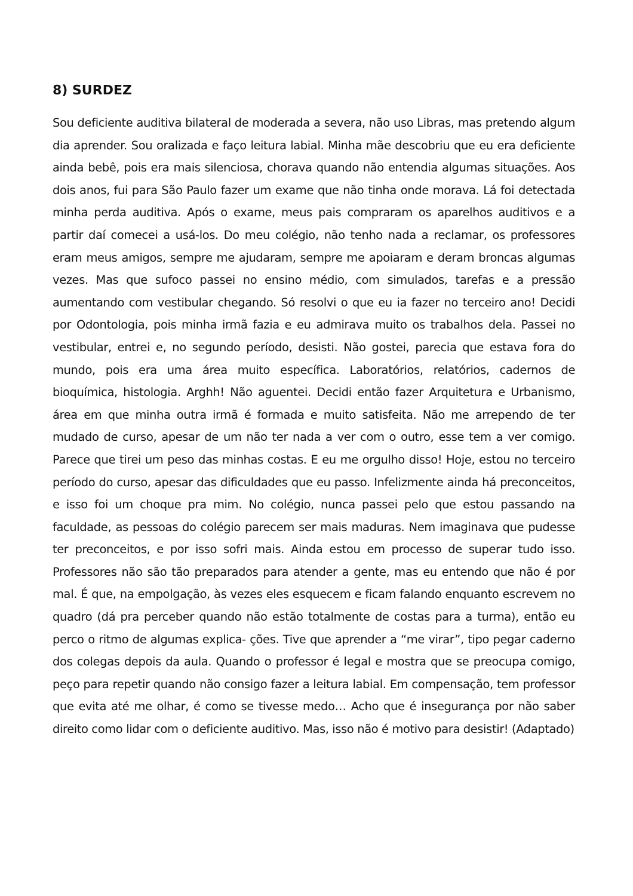8) SURDEZ
Sou deficiente auditiva bilateral de moderada a severa, não uso Libras, mas pretendo algum dia aprender. Sou oralizada e faço leitura labial. Minha mãe descobriu que eu era deficiente ainda bebê, pois era mais silenciosa, chorava quando não entendia algumas situações. Aos dois anos, fui para São Paulo fazer um exame que não tinha onde morava. Lá foi detectada minha perda auditiva. Após o exame, meus pais compraram os aparelhos auditivos e a partir daí comecei a usá-los. Do meu colégio, não tenho nada a reclamar, os professores eram meus amigos, sempre me ajudaram, sempre me apoiaram e deram broncas algumas vezes. Mas que sufoco passei no ensino médio, com simulados, tarefas e a pressão aumentando com vestibular chegando. Só resolvi o que eu ia fazer no terceiro ano! Decidi por Odontologia, pois minha irmã fazia e eu admirava muito os trabalhos dela. Passei no vestibular, entrei e, no segundo período, desisti. Não gostei, parecia que estava fora do mundo, pois era uma área muito específica. Laboratórios, relatórios, cadernos de bioquímica, histologia. Arghh! Não aguentei. Decidi então fazer Arquitetura e Urbanismo, área em que minha outra irmã é formada e muito satisfeita. Não me arrependo de ter mudado de curso, apesar de um não ter nada a ver com o outro, esse tem a ver comigo. Parece que tirei um peso das minhas costas. E eu me orgulho disso! Hoje, estou no terceiro período do curso, apesar das dificuldades que eu passo. Infelizmente ainda há preconceitos, e isso foi um choque pra mim. No colégio, nunca passei pelo que estou passando na faculdade, as pessoas do colégio parecem ser mais maduras. Nem imaginava que pudesse ter preconceitos, e por isso sofri mais. Ainda estou em processo de superar tudo isso. Professores não são tão preparados para atender a gente, mas eu entendo que não é por mal. É que, na empolgação, às vezes eles esquecem e ficam falando enquanto escrevem no quadro (dá pra perceber quando não estão totalmente de costas para a turma), então eu perco o ritmo de algumas explica- ções. Tive que aprender a “me virar”, tipo pegar caderno dos colegas depois da aula. Quando o professor é legal e mostra que se preocupa comigo, peço para repetir quando não consigo fazer a leitura labial. Em compensação, tem professor que evita até me olhar, é como se tivesse medo… Acho que é insegurança por não saber direito como lidar com o deficiente auditivo. Mas, isso não é motivo para desistir! (Adaptado)